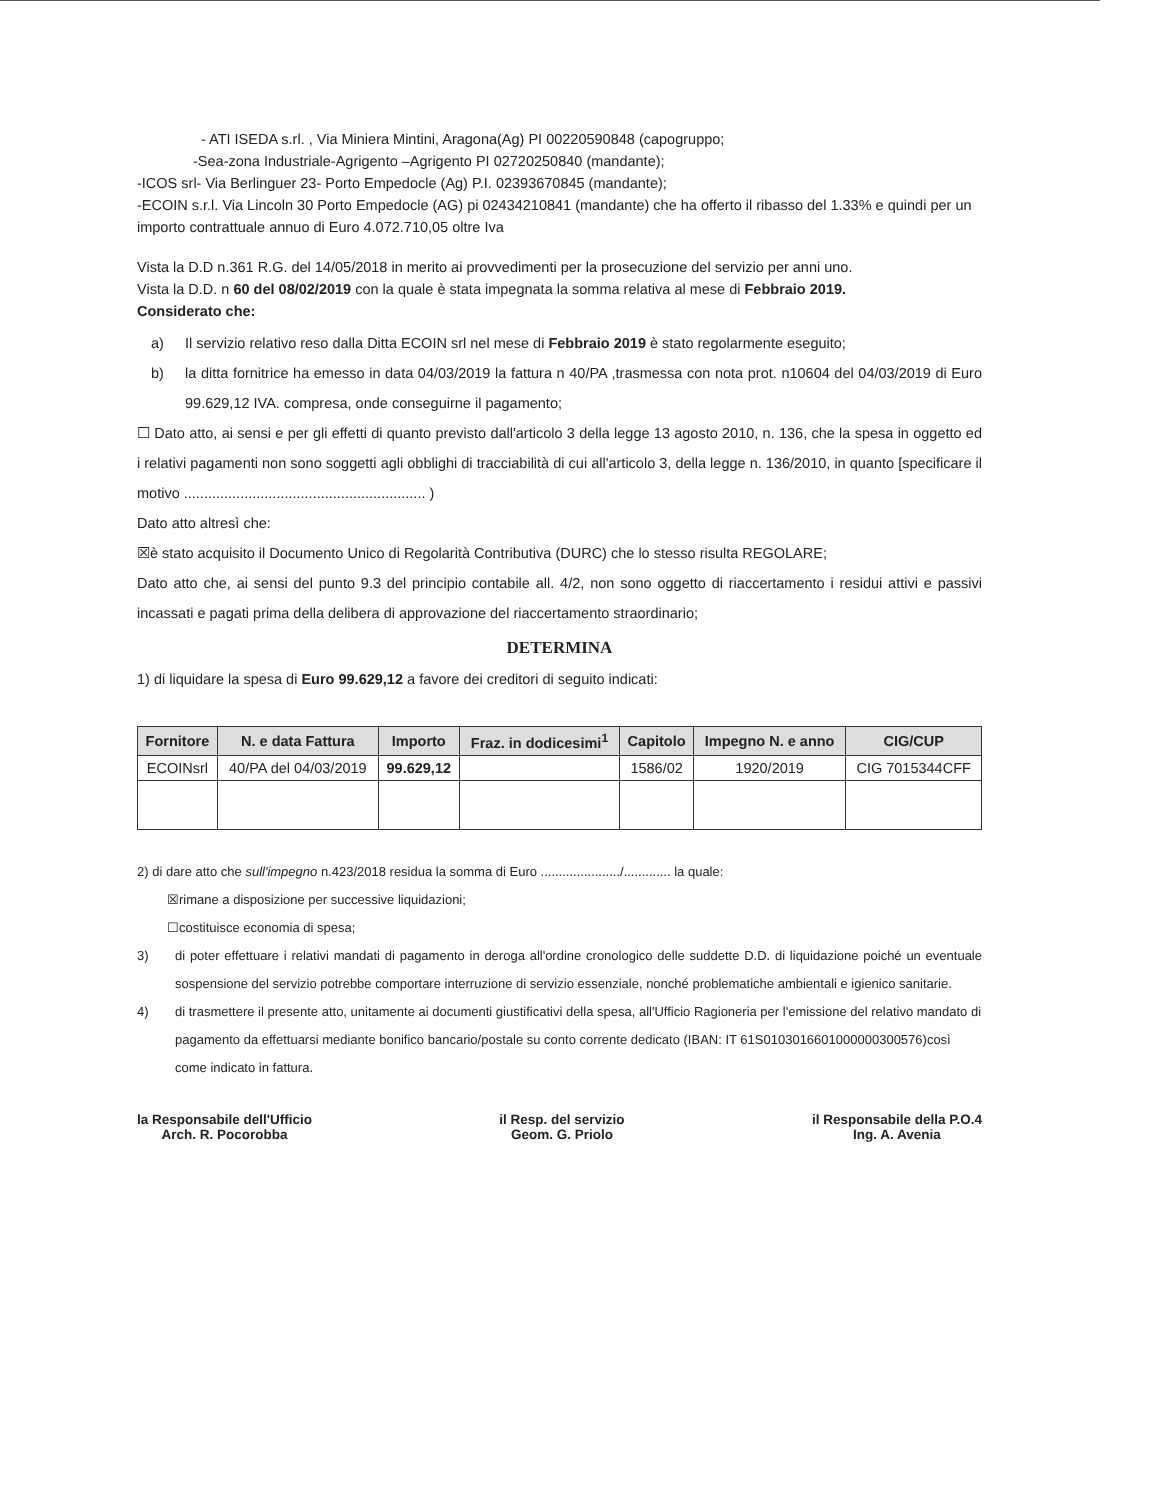- ATI ISEDA s.rl. , Via Miniera Mintini, Aragona(Ag) PI 00220590848 (capogruppo;
-Sea-zona Industriale-Agrigento –Agrigento PI 02720250840 (mandante);
-ICOS srl- Via Berlinguer 23- Porto Empedocle (Ag) P.I. 02393670845 (mandante);
-ECOIN s.r.l. Via Lincoln 30 Porto Empedocle (AG) pi 02434210841 (mandante) che ha offerto il ribasso del 1.33% e quindi per un importo contrattuale annuo di Euro 4.072.710,05 oltre Iva
Vista la D.D n.361 R.G. del 14/05/2018 in merito ai provvedimenti per la prosecuzione del servizio per anni uno.
Vista la D.D. n 60 del 08/02/2019 con la quale è stata impegnata la somma relativa al mese di Febbraio 2019.
Considerato che:
a) Il servizio relativo reso dalla Ditta ECOIN srl nel mese di Febbraio 2019 è stato regolarmente eseguito;
b) la ditta fornitrice ha emesso in data 04/03/2019 la fattura n 40/PA ,trasmessa con nota prot. n10604 del 04/03/2019 di Euro 99.629,12 IVA. compresa, onde conseguirne il pagamento;
☐ Dato atto, ai sensi e per gli effetti di quanto previsto dall'articolo 3 della legge 13 agosto 2010, n. 136, che la spesa in oggetto ed i relativi pagamenti non sono soggetti agli obblighi di tracciabilità di cui all'articolo 3, della legge n. 136/2010, in quanto [specificare il motivo ............................................................ )
Dato atto altresì che:
☒è stato acquisito il Documento Unico di Regolarità Contributiva (DURC) che lo stesso risulta REGOLARE;
Dato atto che, ai sensi del punto 9.3 del principio contabile all. 4/2, non sono oggetto di riaccertamento i residui attivi e passivi incassati e pagati prima della delibera di approvazione del riaccertamento straordinario;
DETERMINA
1) di liquidare la spesa di Euro 99.629,12 a favore dei creditori di seguito indicati:
| Fornitore | N. e data Fattura | Importo | Fraz. in dodicesimi<sup>1</sup> | Capitolo | Impegno N. e anno | CIG/CUP |
| --- | --- | --- | --- | --- | --- | --- |
| ECOINsrl | 40/PA del 04/03/2019 | 99.629,12 | | 1586/02 | 1920/2019 | CIG 7015344CFF |
2) di dare atto che sull'impegno n.423/2018 residua la somma di Euro ....................../............. la quale:
☒rimane a disposizione per successive liquidazioni;
☐costituisce economia di spesa;
3) di poter effettuare i relativi mandati di pagamento in deroga all'ordine cronologico delle suddette D.D. di liquidazione poiché un eventuale sospensione del servizio potrebbe comportare interruzione di servizio essenziale, nonché problematiche ambientali e igienico sanitarie.
4) di trasmettere il presente atto, unitamente ai documenti giustificativi della spesa, all'Ufficio Ragioneria per l'emissione del relativo mandato di pagamento da effettuarsi mediante bonifico bancario/postale su conto corrente dedicato (IBAN: IT 61S0103016601000000300576)così come indicato in fattura.
la Responsabile dell'Ufficio
Arch. R. Pocorobba
il Resp. del servizio
Geom. G. Priolo
il Responsabile della P.O.4
Ing. A. Avenia